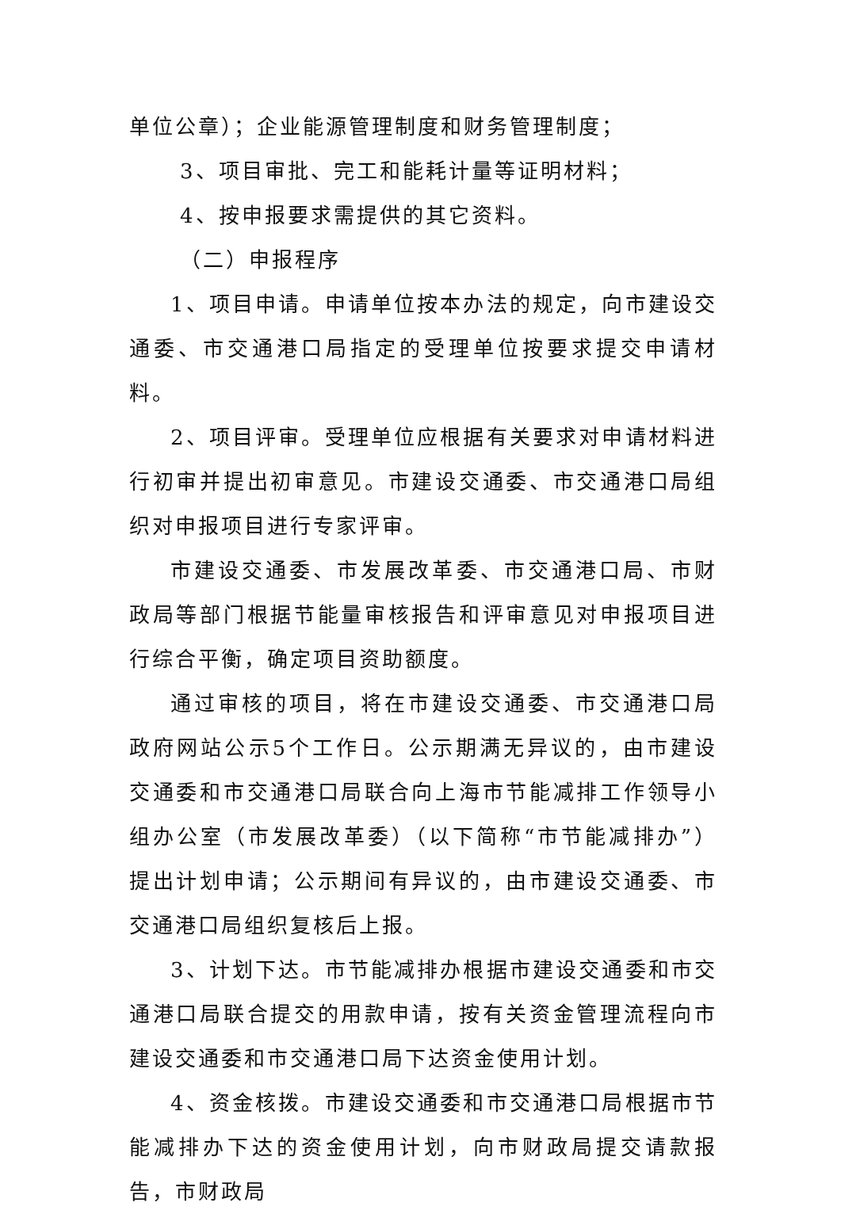单位公章）；企业能源管理制度和财务管理制度；
3、项目审批、完工和能耗计量等证明材料；
4、按申报要求需提供的其它资料。
（二）申报程序
1、项目申请。申请单位按本办法的规定，向市建设交通委、市交通港口局指定的受理单位按要求提交申请材料。
2、项目评审。受理单位应根据有关要求对申请材料进行初审并提出初审意见。市建设交通委、市交通港口局组织对申报项目进行专家评审。
市建设交通委、市发展改革委、市交通港口局、市财政局等部门根据节能量审核报告和评审意见对申报项目进行综合平衡，确定项目资助额度。
通过审核的项目，将在市建设交通委、市交通港口局政府网站公示5个工作日。公示期满无异议的，由市建设交通委和市交通港口局联合向上海市节能减排工作领导小组办公室（市发展改革委）（以下简称“市节能减排办”）提出计划申请；公示期间有异议的，由市建设交通委、市交通港口局组织复核后上报。
3、计划下达。市节能减排办根据市建设交通委和市交通港口局联合提交的用款申请，按有关资金管理流程向市建设交通委和市交通港口局下达资金使用计划。
4、资金核拨。市建设交通委和市交通港口局根据市节能减排办下达的资金使用计划，向市财政局提交请款报告，市财政局